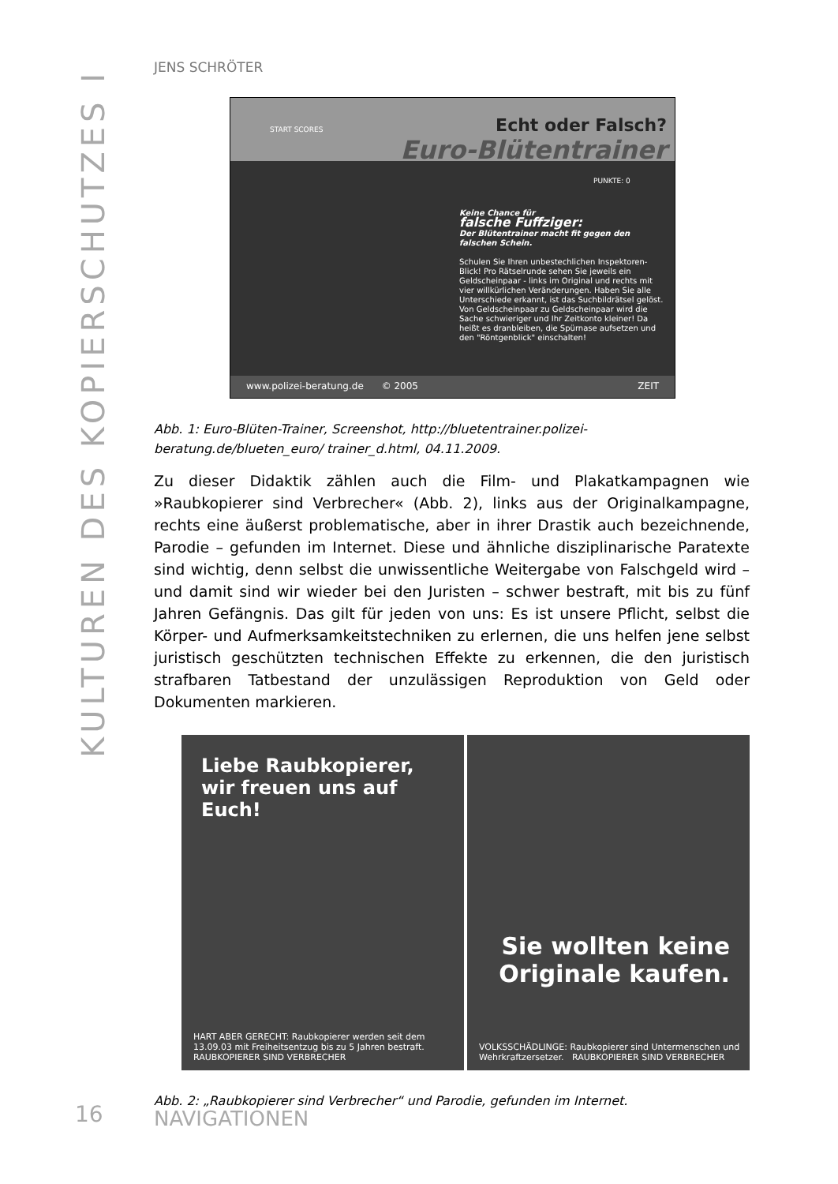KULTUREN DES KOPIERSCHUTZES I
JENS SCHRÖTER
Echt oder Falsch?
Euro-Blütentrainer
START SCORES
PUNKTE: 0
Keine Chance für
falsche Fuffziger:
Der Blütentrainer macht fit gegen den falschen Schein.
Schulen Sie Ihren unbestechlichen Inspektoren-Blick! Pro Rätselrunde sehen Sie jeweils ein Geldscheinpaar - links im Original und rechts mit vier willkürlichen Veränderungen. Haben Sie alle Unterschiede erkannt, ist das Suchbildrätsel gelöst. Von Geldscheinpaar zu Geldscheinpaar wird die Sache schwieriger und Ihr Zeitkonto kleiner! Da heißt es dranbleiben, die Spürnase aufsetzen und den "Röntgenblick" einschalten!
www.polizei-beratung.de © 2005 ZEIT
Abb. 1: Euro-Blüten-Trainer, Screenshot, http://bluetentrainer.polizei-beratung.de/blueten_euro/ trainer_d.html, 04.11.2009.
Zu dieser Didaktik zählen auch die Film- und Plakatkampagnen wie »Raubkopierer sind Verbrecher« (Abb. 2), links aus der Originalkampagne, rechts eine äußerst problematische, aber in ihrer Drastik auch bezeichnende, Parodie – gefunden im Internet. Diese und ähnliche disziplinarische Paratexte sind wichtig, denn selbst die unwissentliche Weitergabe von Falschgeld wird – und damit sind wir wieder bei den Juristen – schwer bestraft, mit bis zu fünf Jahren Gefängnis. Das gilt für jeden von uns: Es ist unsere Pflicht, selbst die Körper- und Aufmerksamkeitstechniken zu erlernen, die uns helfen jene selbst juristisch geschützten technischen Effekte zu erkennen, die den juristisch strafbaren Tatbestand der unzulässigen Reproduktion von Geld oder Dokumenten markieren.
Liebe Raubkopierer,
wir freuen uns auf Euch!
HART ABER GERECHT: Raubkopierer werden seit dem 13.09.03 mit Freiheitsentzug bis zu 5 Jahren bestraft. RAUBKOPIERER SIND VERBRECHER
Sie wollten keine
Originale kaufen.
VOLKSSCHÄDLINGE: Raubkopierer sind Untermenschen und Wehrkraftzersetzer. RAUBKOPIERER SIND VERBRECHER
Abb. 2: „Raubkopierer sind Verbrecher“ und Parodie, gefunden im Internet.
16 NAVIGATIONEN